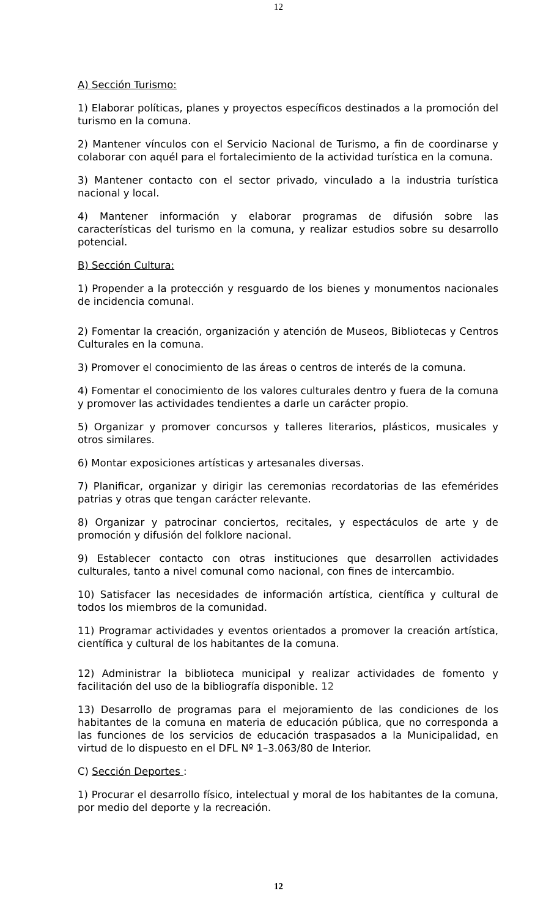12
A) Sección Turismo:
1) Elaborar políticas, planes y proyectos específicos destinados a la promoción del turismo en la comuna.
2) Mantener vínculos con el Servicio Nacional de Turismo, a fin de coordinarse y colaborar con aquél para el fortalecimiento de la actividad turística en la comuna.
3) Mantener contacto con el sector privado, vinculado a la industria turística nacional y local.
4) Mantener información y elaborar programas de difusión sobre las características del turismo en la comuna, y realizar estudios sobre su desarrollo potencial.
B) Sección Cultura:
1) Propender a la protección y resguardo de los bienes y monumentos nacionales de incidencia comunal.
2) Fomentar la creación, organización y atención de Museos, Bibliotecas y Centros Culturales en la comuna.
3) Promover el conocimiento de las áreas o centros de interés de la comuna.
4) Fomentar el conocimiento de los valores culturales dentro y fuera de la comuna y promover las actividades tendientes a darle un carácter propio.
5) Organizar y promover concursos y talleres literarios, plásticos, musicales y otros similares.
6) Montar exposiciones artísticas y artesanales diversas.
7) Planificar, organizar y dirigir las ceremonias recordatorias de las efemérides patrias y otras que tengan carácter relevante.
8) Organizar y patrocinar conciertos, recitales, y espectáculos de arte y de promoción y difusión del folklore nacional.
9) Establecer contacto con otras instituciones que desarrollen actividades culturales, tanto a nivel comunal como nacional, con fines de intercambio.
10) Satisfacer las necesidades de información artística, científica y cultural de todos los miembros de la comunidad.
11) Programar actividades y eventos orientados a promover la creación artística, científica y cultural de los habitantes de la comuna.
12) Administrar la biblioteca municipal y realizar actividades de fomento y facilitación del uso de la bibliografía disponible. 12
13) Desarrollo de programas para el mejoramiento de las condiciones de los habitantes de la comuna en materia de educación pública, que no corresponda a las funciones de los servicios de educación traspasados a la Municipalidad, en virtud de lo dispuesto en el DFL Nº 1–3.063/80 de Interior.
C) Sección Deportes :
1) Procurar el desarrollo físico, intelectual y moral de los habitantes de la comuna, por medio del deporte y la recreación.
12